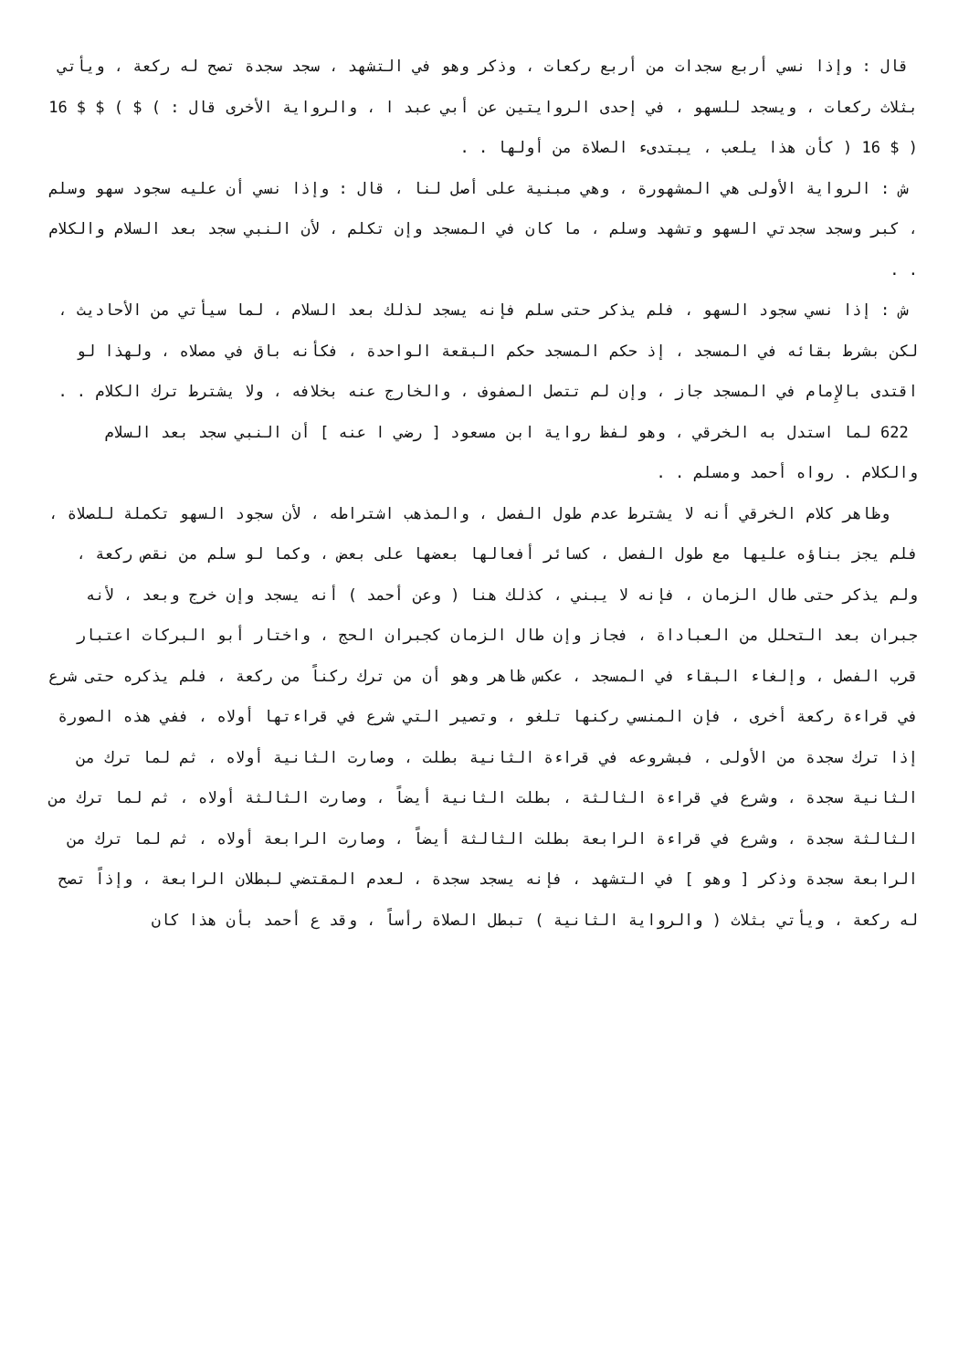قال : وإذا نسي أربع سجدات من أربع ركعات ، وذكر وهو في التشهد ، سجد سجدة تصح له ركعة ، ويأتي بثلاث ركعات ، ويسجد للسهو ، في إحدى الروايتين عن أبي عبد ا ، والرواية الأخرى قال : ) $ ) $ $ 16 ( $ 16 ( كأن هذا يلعب ، يبتدىء الصلاة من أولها . .
ش : الرواية الأولى هي المشهورة ، وهي مبنية على أصل لنا ، قال : وإذا نسي أن عليه سجود سهو وسلم ، كبر وسجد سجدتي السهو وتشهد وسلم ، ما كان في المسجد وإن تكلم ، لأن النبي سجد بعد السلام والكلام . .
ش : إذا نسي سجود السهو ، فلم يذكر حتى سلم فإنه يسجد لذلك بعد السلام ، لما سيأتي من الأحاديث ، لكن بشرط بقائه في المسجد ، إذ حكم المسجد حكم البقعة الواحدة ، فكأنه باق في مصلاه ، ولهذا لو اقتدى بالإِمام في المسجد جاز ، وإن لم تتصل الصفوف ، والخارج عنه بخلافه ، ولا يشترط ترك الكلام . .
622 لما استدل به الخرقي ، وهو لفظ رواية ابن مسعود [ رضي ا عنه ] أن النبي سجد بعد السلام والكلام . رواه أحمد ومسلم . .
وظاهر كلام الخرقي أنه لا يشترط عدم طول الفصل ، والمذهب اشتراطه ، لأن سجود السهو تكملة للصلاة ، فلم يجز بناؤه عليها مع طول الفصل ، كسائر أفعالها بعضها على بعض ، وكما لو سلم من نقص ركعة ، ولم يذكر حتى طال الزمان ، فإنه لا يبني ، كذلك هنا ( وعن أحمد ) أنه يسجد وإن خرج وبعد ، لأنه جبران بعد التحلل من العباداة ، فجاز وإن طال الزمان كجبران الحج ، واختار أبو البركات اعتبار قرب الفصل ، وإلغاء البقاء في المسجد ، عكس ظاهر وهو أن من ترك ركناً من ركعة ، فلم يذكره حتى شرع في قراءة ركعة أخرى ، فإن المنسي ركنها تلغو ، وتصير التي شرع في قراءتها أولاه ، ففي هذه الصورة إذا ترك سجدة من الأولى ، فبشروعه في قراءة الثانية بطلت ، وصارت الثانية أولاه ، ثم لما ترك من الثانية سجدة ، وشرع في قراءة الثالثة ، بطلت الثانية أيضاً ، وصارت الثالثة أولاه ، ثم لما ترك من الثالثة سجدة ، وشرع في قراءة الرابعة بطلت الثالثة أيضاً ، وصارت الرابعة أولاه ، ثم لما ترك من الرابعة سجدة وذكر [ وهو ] في التشهد ، فإنه يسجد سجدة ، لعدم المقتضي لبطلان الرابعة ، وإذاً تصح له ركعة ، ويأتي بثلاث ( والرواية الثانية ) تبطل الصلاة رأساً ، وقد ع أحمد بأن هذا كان